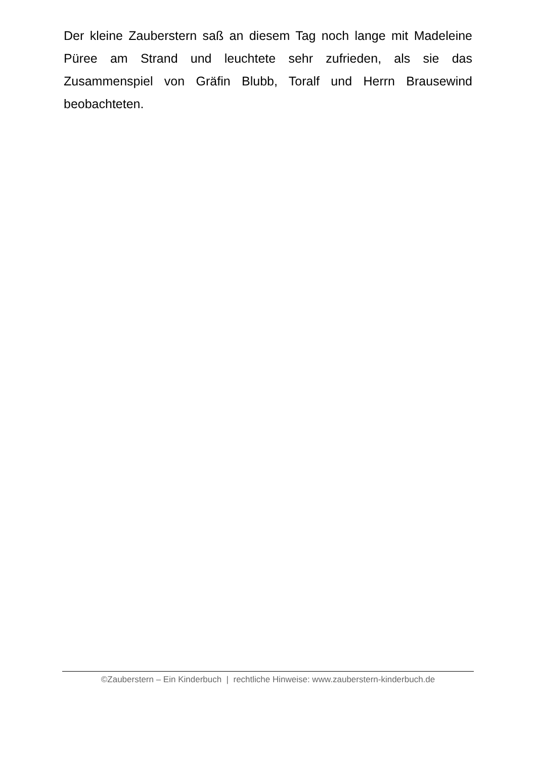Der kleine Zauberstern saß an diesem Tag noch lange mit Madeleine Püree am Strand und leuchtete sehr zufrieden, als sie das Zusammenspiel von Gräfin Blubb, Toralf und Herrn Brausewind beobachteten.
©Zauberstern – Ein Kinderbuch | rechtliche Hinweise: www.zauberstern-kinderbuch.de